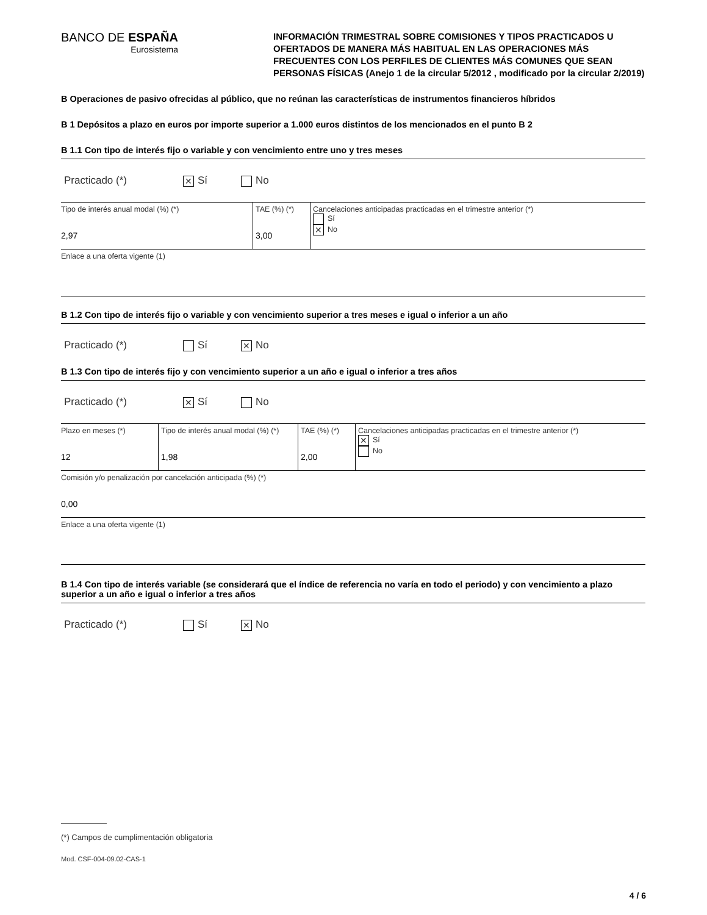BANCO DE ESPAÑA
Eurosistema
INFORMACIÓN TRIMESTRAL SOBRE COMISIONES Y TIPOS PRACTICADOS U OFERTADOS DE MANERA MÁS HABITUAL EN LAS OPERACIONES MÁS FRECUENTES CON LOS PERFILES DE CLIENTES MÁS COMUNES QUE SEAN PERSONAS FÍSICAS (Anejo 1 de la circular 5/2012 , modificado por la circular 2/2019)
B Operaciones de pasivo ofrecidas al público, que no reúnan las características de instrumentos financieros híbridos
B 1 Depósitos a plazo en euros por importe superior a 1.000 euros distintos de los mencionados en el punto B 2
B 1.1 Con tipo de interés fijo o variable y con vencimiento entre uno y tres meses
Practicado (*) ✕ Sí No
| Tipo de interés anual modal (%) (*) 2,97 | TAE (%) (*) 3,00 | Cancelaciones anticipadas practicadas en el trimestre anterior (*) Sí ✕ No |
Enlace a una oferta vigente (1)
B 1.2 Con tipo de interés fijo o variable y con vencimiento superior a tres meses e igual o inferior a un año
Practicado (*) Sí ✕ No
B 1.3 Con tipo de interés fijo y con vencimiento superior a un año e igual o inferior a tres años
Practicado (*) ✕ Sí No
| Plazo en meses (*) 12 | Tipo de interés anual modal (%) (*) 1,98 | TAE (%) (*) 2,00 | Cancelaciones anticipadas practicadas en el trimestre anterior (*) ✕ Sí No |
Comisión y/o penalización por cancelación anticipada (%) (*)
0,00
Enlace a una oferta vigente (1)
B 1.4 Con tipo de interés variable (se considerará que el índice de referencia no varía en todo el periodo) y con vencimiento a plazo superior a un año e igual o inferior a tres años
Practicado (*) Sí ✕ No
(*) Campos de cumplimentación obligatoria
Mod. CSF-004-09.02-CAS-1
4 / 6